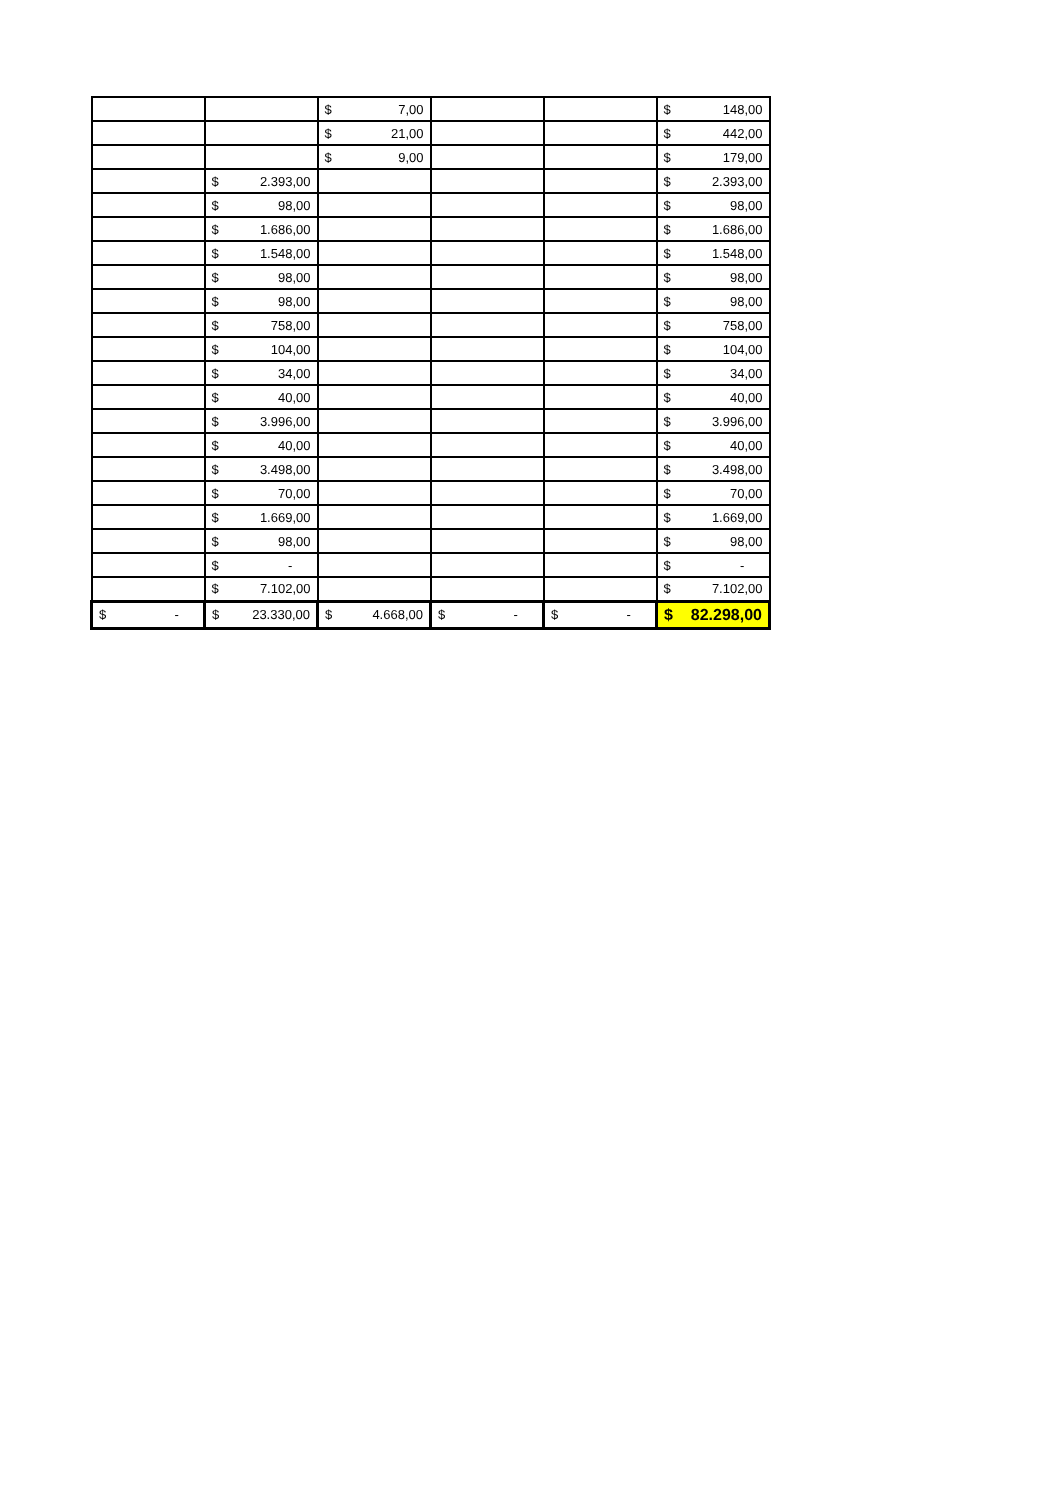| | | $ 7,00 | | | $ 148,00 |
| | | $ 21,00 | | | $ 442,00 |
| | | $ 9,00 | | | $ 179,00 |
| | $ 2.393,00 | | | | $ 2.393,00 |
| | $ 98,00 | | | | $ 98,00 |
| | $ 1.686,00 | | | | $ 1.686,00 |
| | $ 1.548,00 | | | | $ 1.548,00 |
| | $ 98,00 | | | | $ 98,00 |
| | $ 98,00 | | | | $ 98,00 |
| | $ 758,00 | | | | $ 758,00 |
| | $ 104,00 | | | | $ 104,00 |
| | $ 34,00 | | | | $ 34,00 |
| | $ 40,00 | | | | $ 40,00 |
| | $ 3.996,00 | | | | $ 3.996,00 |
| | $ 40,00 | | | | $ 40,00 |
| | $ 3.498,00 | | | | $ 3.498,00 |
| | $ 70,00 | | | | $ 70,00 |
| | $ 1.669,00 | | | | $ 1.669,00 |
| | $ 98,00 | | | | $ 98,00 |
| | $ - | | | | $ - |
| | $ 7.102,00 | | | | $ 7.102,00 |
| $ - | $ 23.330,00 | $ 4.668,00 | $ - | $ - | $ 82.298,00 |